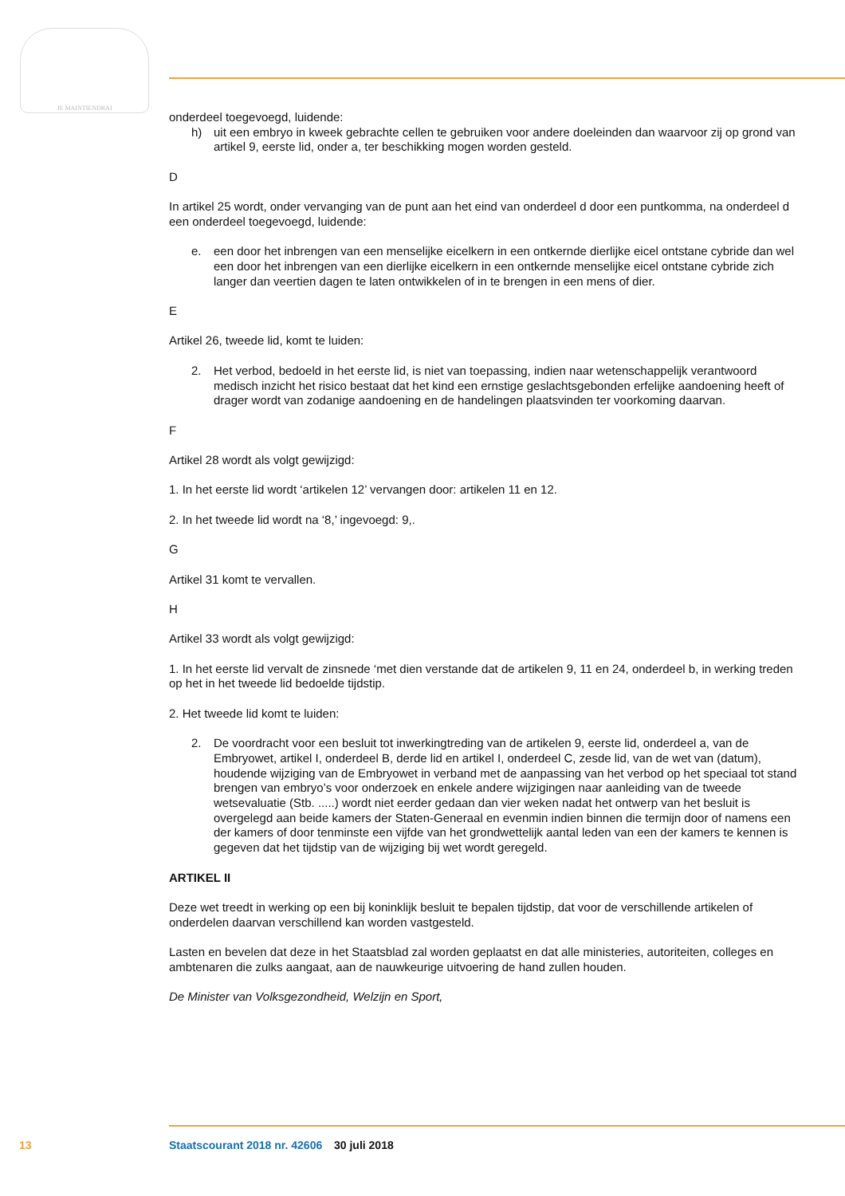JE MAINTIENDRAI
onderdeel toegevoegd, luidende:
h) uit een embryo in kweek gebrachte cellen te gebruiken voor andere doeleinden dan waarvoor zij op grond van artikel 9, eerste lid, onder a, ter beschikking mogen worden gesteld.
D
In artikel 25 wordt, onder vervanging van de punt aan het eind van onderdeel d door een puntkomma, na onderdeel d een onderdeel toegevoegd, luidende:
e. een door het inbrengen van een menselijke eicelkern in een ontkernde dierlijke eicel ontstane cybride dan wel een door het inbrengen van een dierlijke eicelkern in een ontkernde menselijke eicel ontstane cybride zich langer dan veertien dagen te laten ontwikkelen of in te brengen in een mens of dier.
E
Artikel 26, tweede lid, komt te luiden:
2. Het verbod, bedoeld in het eerste lid, is niet van toepassing, indien naar wetenschappelijk verantwoord medisch inzicht het risico bestaat dat het kind een ernstige geslachtsgebonden erfelijke aandoening heeft of drager wordt van zodanige aandoening en de handelingen plaatsvinden ter voorkoming daarvan.
F
Artikel 28 wordt als volgt gewijzigd:
1. In het eerste lid wordt ‘artikelen 12’ vervangen door: artikelen 11 en 12.
2. In het tweede lid wordt na ‘8,’ ingevoegd: 9,.
G
Artikel 31 komt te vervallen.
H
Artikel 33 wordt als volgt gewijzigd:
1. In het eerste lid vervalt de zinsnede ‘met dien verstande dat de artikelen 9, 11 en 24, onderdeel b, in werking treden op het in het tweede lid bedoelde tijdstip.
2. Het tweede lid komt te luiden:
2. De voordracht voor een besluit tot inwerkingtreding van de artikelen 9, eerste lid, onderdeel a, van de Embryowet, artikel I, onderdeel B, derde lid en artikel I, onderdeel C, zesde lid, van de wet van (datum), houdende wijziging van de Embryowet in verband met de aanpassing van het verbod op het speciaal tot stand brengen van embryo’s voor onderzoek en enkele andere wijzigingen naar aanleiding van de tweede wetsevaluatie (Stb. .....) wordt niet eerder gedaan dan vier weken nadat het ontwerp van het besluit is overgelegd aan beide kamers der Staten-Generaal en evenmin indien binnen die termijn door of namens een der kamers of door tenminste een vijfde van het grondwettelijk aantal leden van een der kamers te kennen is gegeven dat het tijdstip van de wijziging bij wet wordt geregeld.
ARTIKEL II
Deze wet treedt in werking op een bij koninklijk besluit te bepalen tijdstip, dat voor de verschillende artikelen of onderdelen daarvan verschillend kan worden vastgesteld.
Lasten en bevelen dat deze in het Staatsblad zal worden geplaatst en dat alle ministeries, autoriteiten, colleges en ambtenaren die zulks aangaat, aan de nauwkeurige uitvoering de hand zullen houden.
De Minister van Volksgezondheid, Welzijn en Sport,
13 Staatscourant 2018 nr. 42606 30 juli 2018